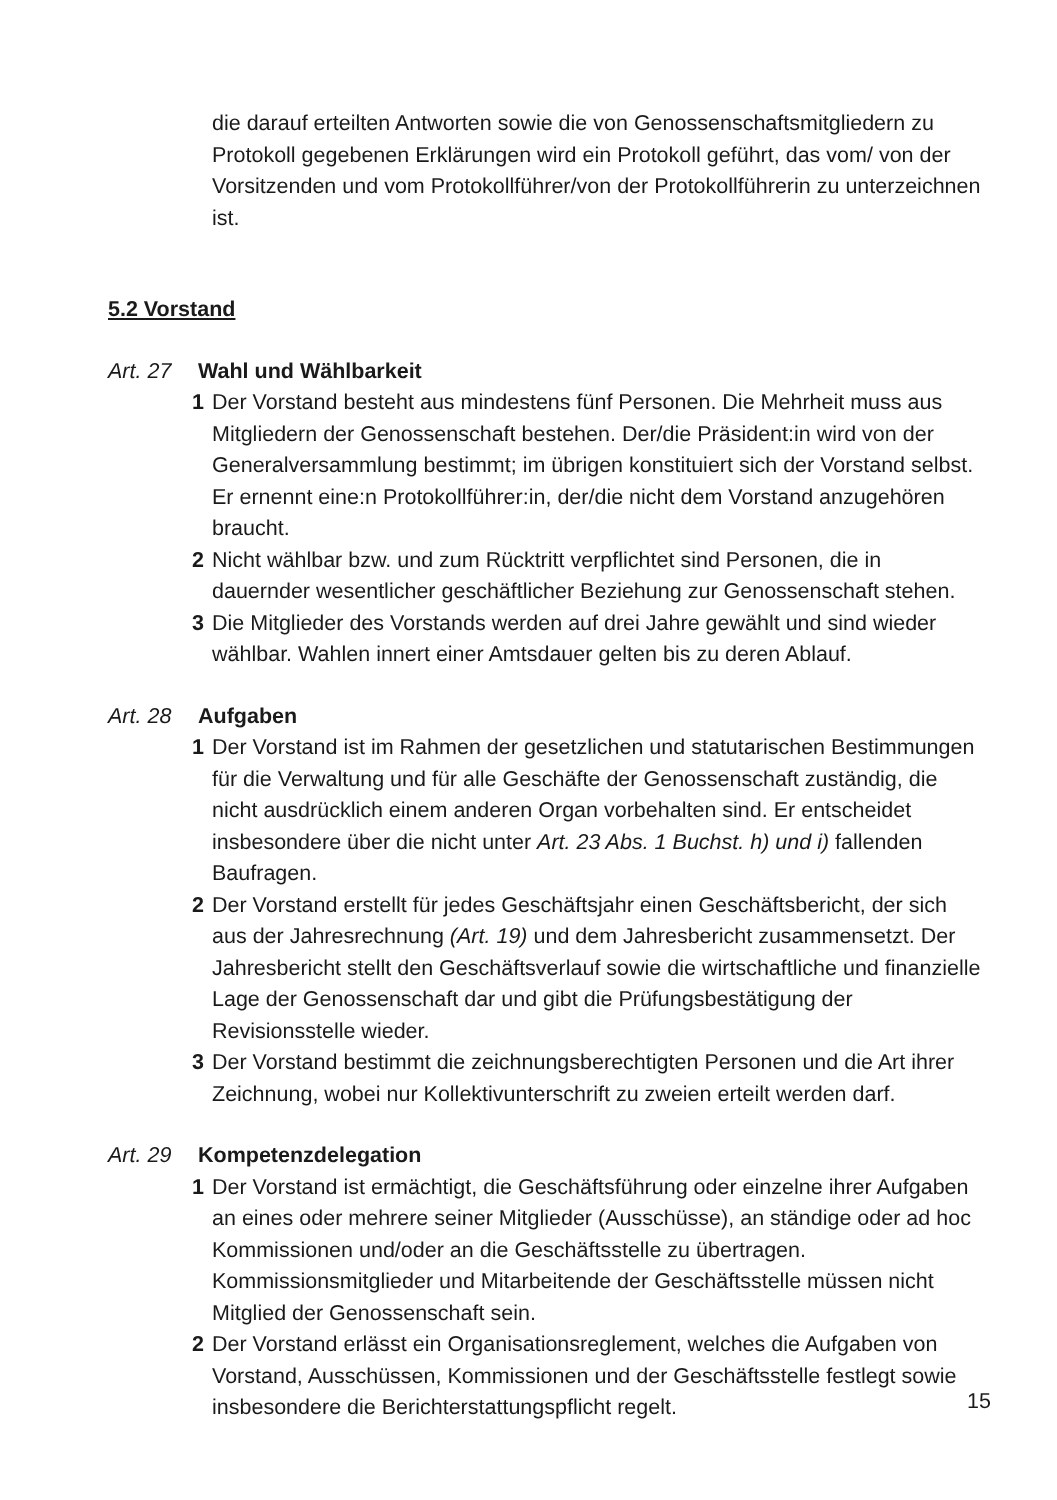die darauf erteilten Antworten sowie die von Genossenschaftsmitgliedern zu Protokoll gegebenen Erklärungen wird ein Protokoll geführt, das vom/ von der Vorsitzenden und vom Protokollführer/von der Protokollführerin zu unterzeichnen ist.
5.2 Vorstand
Art. 27 Wahl und Wählbarkeit
1 Der Vorstand besteht aus mindestens fünf Personen. Die Mehrheit muss aus Mitgliedern der Genossenschaft bestehen. Der/die Präsident:in wird von der Generalversammlung bestimmt; im übrigen konstituiert sich der Vorstand selbst. Er ernennt eine:n Protokollführer:in, der/die nicht dem Vorstand anzugehören braucht.
2 Nicht wählbar bzw. und zum Rücktritt verpflichtet sind Personen, die in dauernder wesentlicher geschäftlicher Beziehung zur Genossenschaft stehen.
3 Die Mitglieder des Vorstands werden auf drei Jahre gewählt und sind wieder wählbar. Wahlen innert einer Amtsdauer gelten bis zu deren Ablauf.
Art. 28 Aufgaben
1 Der Vorstand ist im Rahmen der gesetzlichen und statutarischen Bestimmungen für die Verwaltung und für alle Geschäfte der Genossenschaft zuständig, die nicht ausdrücklich einem anderen Organ vorbehalten sind. Er entscheidet insbesondere über die nicht unter Art. 23 Abs. 1 Buchst. h) und i) fallenden Baufragen.
2 Der Vorstand erstellt für jedes Geschäftsjahr einen Geschäftsbericht, der sich aus der Jahresrechnung (Art. 19) und dem Jahresbericht zusammensetzt. Der Jahresbericht stellt den Geschäftsverlauf sowie die wirtschaftliche und finanzielle Lage der Genossenschaft dar und gibt die Prüfungsbestätigung der Revisionsstelle wieder.
3 Der Vorstand bestimmt die zeichnungsberechtigten Personen und die Art ihrer Zeichnung, wobei nur Kollektivunterschrift zu zweien erteilt werden darf.
Art. 29 Kompetenzdelegation
1 Der Vorstand ist ermächtigt, die Geschäftsführung oder einzelne ihrer Aufgaben an eines oder mehrere seiner Mitglieder (Ausschüsse), an ständige oder ad hoc Kommissionen und/oder an die Geschäftsstelle zu übertragen. Kommissionsmitglieder und Mitarbeitende der Geschäftsstelle müssen nicht Mitglied der Genossenschaft sein.
2 Der Vorstand erlässt ein Organisationsreglement, welches die Aufgaben von Vorstand, Ausschüssen, Kommissionen und der Geschäftsstelle festlegt sowie insbesondere die Berichterstattungspflicht regelt.
15